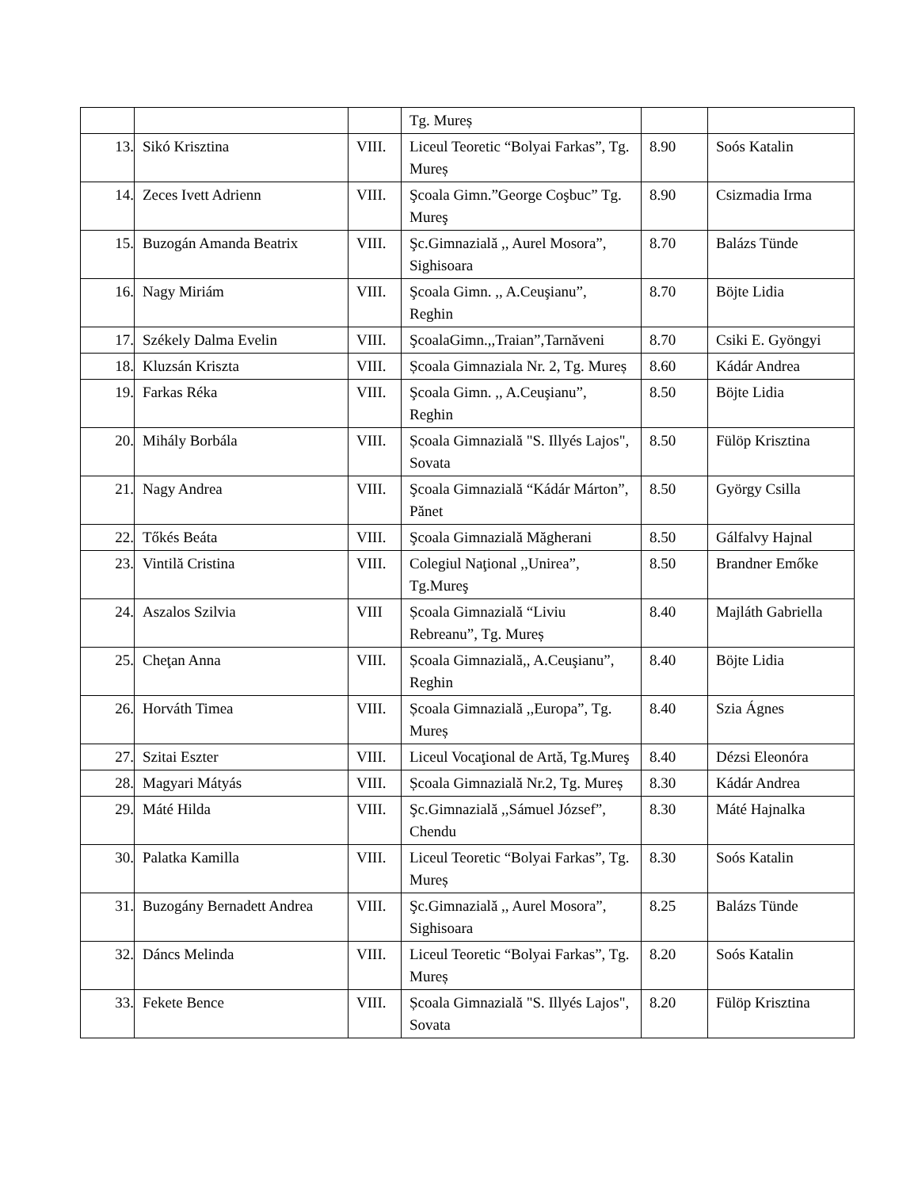| | | | Tg. Mureș | | |
| 13. | Sikó Krisztina | VIII. | Liceul Teoretic “Bolyai Farkas”, Tg. Mureș | 8.90 | Soós Katalin |
| 14. | Zeces Ivett Adrienn | VIII. | Şcoala Gimn.”George Coşbuc” Tg. Mureş | 8.90 | Csizmadia Irma |
| 15. | Buzogán Amanda Beatrix | VIII. | Şc.Gimnazială ,, Aurel Mosora”, Sighisoara | 8.70 | Balázs Tünde |
| 16. | Nagy Miriám | VIII. | Şcoala Gimn. ,, A.Ceuşianu”, Reghin | 8.70 | Böjte Lidia |
| 17. | Székely Dalma Evelin | VIII. | ŞcoalaGimn.,,Traian”,Tarnăveni | 8.70 | Csiki E. Gyöngyi |
| 18. | Kluzsán Kriszta | VIII. | Școala Gimnaziala Nr. 2, Tg. Mureș | 8.60 | Kádár Andrea |
| 19. | Farkas Réka | VIII. | Şcoala Gimn. ,, A.Ceuşianu”, Reghin | 8.50 | Böjte Lidia |
| 20. | Mihály Borbála | VIII. | Școala Gimnazială "S. Illyés Lajos", Sovata | 8.50 | Fülöp Krisztina |
| 21. | Nagy Andrea | VIII. | Şcoala Gimnazială “Kádár Márton”, Pănet | 8.50 | György Csilla |
| 22. | Tőkés Beáta | VIII. | Şcoala Gimnazială Măgherani | 8.50 | Gálfalvy Hajnal |
| 23. | Vintilă Cristina | VIII. | Colegiul Naţional ,,Unirea”, Tg.Mureş | 8.50 | Brandner Emőke |
| 24. | Aszalos Szilvia | VIII | Școala Gimnazială “Liviu Rebreanu”, Tg. Mureș | 8.40 | Majláth Gabriella |
| 25. | Cheţan Anna | VIII. | Școala Gimnazială,, A.Ceuşianu”, Reghin | 8.40 | Böjte Lidia |
| 26. | Horváth Timea | VIII. | Școala Gimnazială ,,Europa”, Tg. Mureș | 8.40 | Szia Ágnes |
| 27. | Szitai Eszter | VIII. | Liceul Vocaţional de Artă, Tg.Mureş | 8.40 | Dézsi Eleonóra |
| 28. | Magyari Mátyás | VIII. | Școala Gimnazială Nr.2, Tg. Mureș | 8.30 | Kádár Andrea |
| 29. | Máté Hilda | VIII. | Şc.Gimnazială ,,Sámuel József”, Chendu | 8.30 | Máté Hajnalka |
| 30. | Palatka Kamilla | VIII. | Liceul Teoretic “Bolyai Farkas”, Tg. Mureș | 8.30 | Soós Katalin |
| 31. | Buzogány Bernadett Andrea | VIII. | Şc.Gimnazială ,, Aurel Mosora”, Sighisoara | 8.25 | Balázs Tünde |
| 32. | Dáncs Melinda | VIII. | Liceul Teoretic “Bolyai Farkas”, Tg. Mureș | 8.20 | Soós Katalin |
| 33. | Fekete Bence | VIII. | Școala Gimnazială "S. Illyés Lajos", Sovata | 8.20 | Fülöp Krisztina |